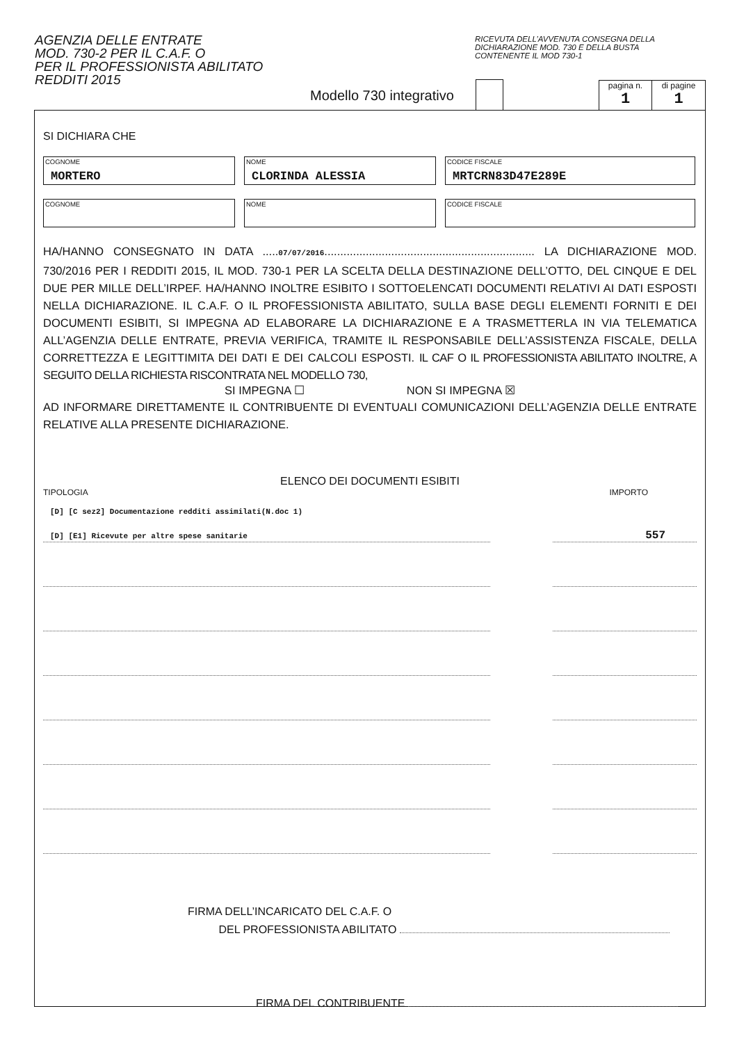AGENZIA DELLE ENTRATE
MOD. 730-2 PER IL C.A.F. O
PER IL PROFESSIONISTA ABILITATO
REDDITI 2015
RICEVUTA DELL’AVVENUTA CONSEGNA DELLA
DICHIARAZIONE MOD. 730 E DELLA BUSTA
CONTENENTE IL MOD 730-1
Modello 730 integrativo
pagina n.
1
di pagine
1
SI DICHIARA CHE
COGNOME
MORTERO
NOME
CLORINDA ALESSIA
CODICE FISCALE
MRTCRN83D47E289E
COGNOME NOME CODICE FISCALE
HA/HANNO CONSEGNATO IN DATA .....07/07/2016.................................................................. LA DICHIARAZIONE MOD. 730/2016 PER I REDDITI 2015, IL MOD. 730-1 PER LA SCELTA DELLA DESTINAZIONE DELL’OTTO, DEL CINQUE E DEL DUE PER MILLE DELL’IRPEF. HA/HANNO INOLTRE ESIBITO I SOTTOELENCATI DOCUMENTI RELATIVI AI DATI ESPOSTI NELLA DICHIARAZIONE. IL C.A.F. O IL PROFESSIONISTA ABILITATO, SULLA BASE DEGLI ELEMENTI FORNITI E DEI DOCUMENTI ESIBITI, SI IMPEGNA AD ELABORARE LA DICHIARAZIONE E A TRASMETTERLA IN VIA TELEMATICA ALL’AGENZIA DELLE ENTRATE, PREVIA VERIFICA, TRAMITE IL RESPONSABILE DELL’ASSISTENZA FISCALE, DELLA CORRETTEZZA E LEGITTIMITA DEI DATI E DEI CALCOLI ESPOSTI. IL CAF O IL PROFESSIONISTA ABILITATO INOLTRE, A SEGUITO DELLA RICHIESTA RISCONTRATA NEL MODELLO 730,
SI IMPEGNA ☐ NON SI IMPEGNA ☒
AD INFORMARE DIRETTAMENTE IL CONTRIBUENTE DI EVENTUALI COMUNICAZIONI DELL’AGENZIA DELLE ENTRATE RELATIVE ALLA PRESENTE DICHIARAZIONE.
ELENCO DEI DOCUMENTI ESIBITI
TIPOLOGIA IMPORTO
[D] [C sez2] Documentazione redditi assimilati(N.doc 1)
[D] [E1] Ricevute per altre spese sanitarie
557
FIRMA DELL’INCARICATO DEL C.A.F. O
DEL PROFESSIONISTA ABILITATO
FIRMA DEL CONTRIBUENTE